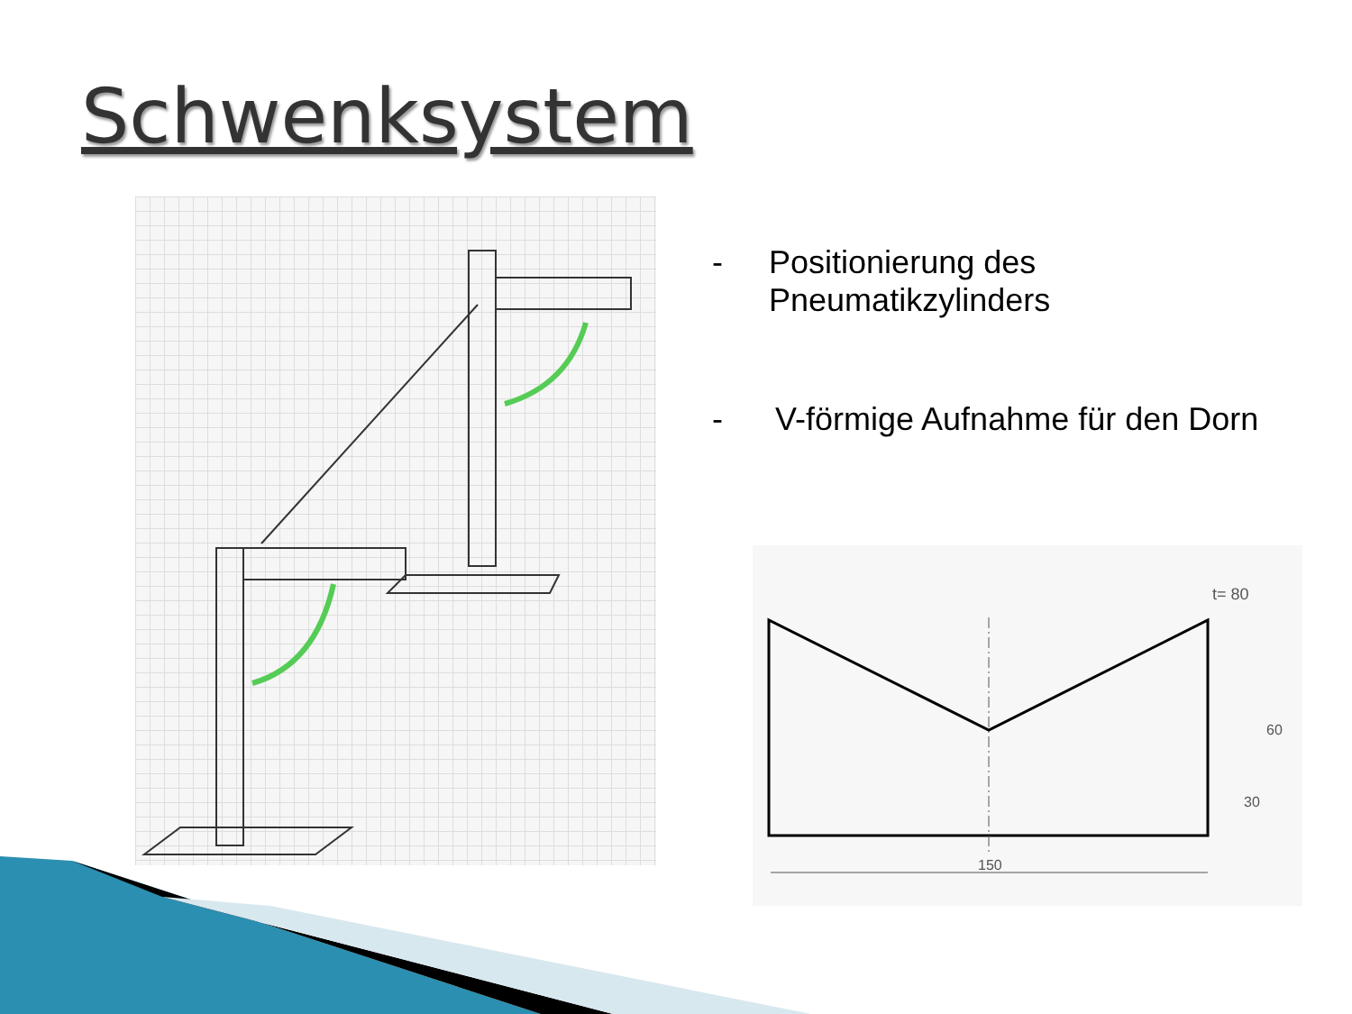Schwenksystem
- Positionierung des Pneumatikzylinders
- V-förmige Aufnahme für den Dorn
t= 80
150
30
60